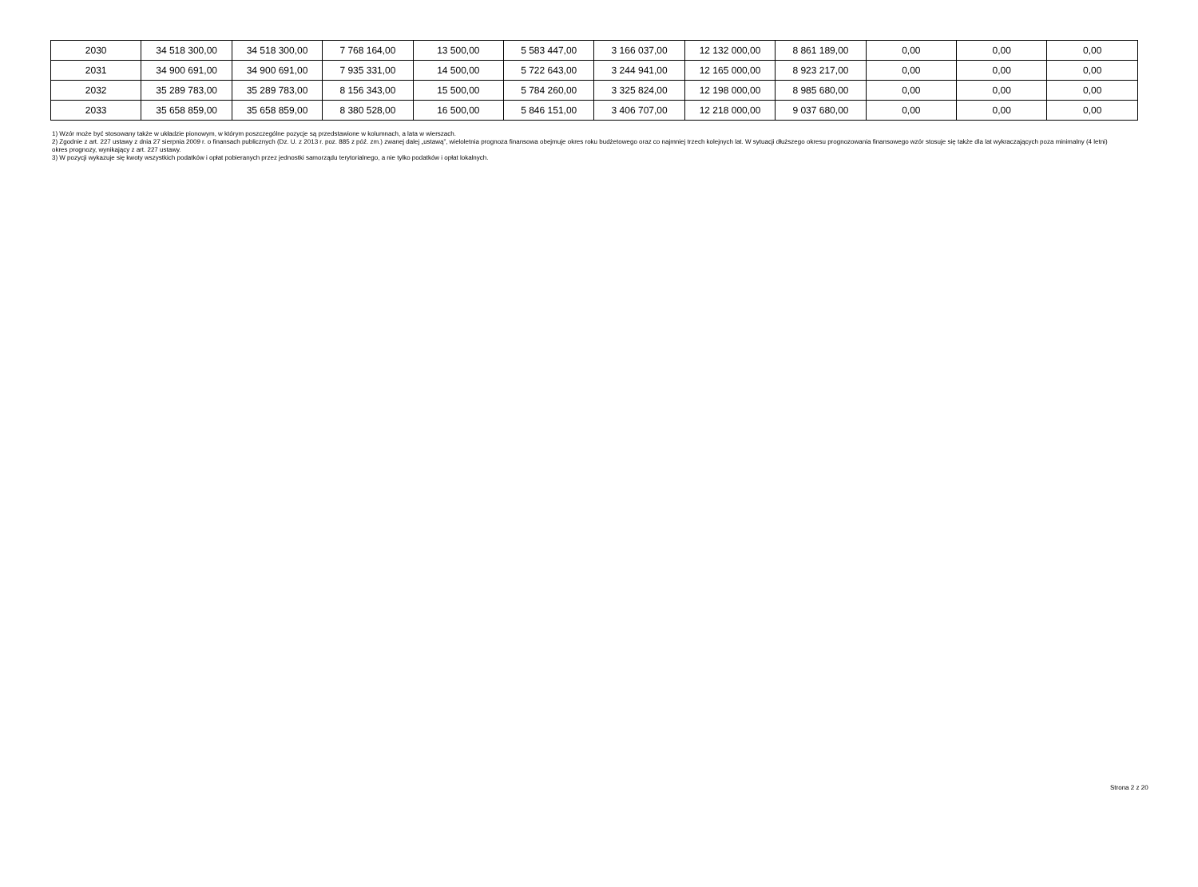| 2030 | 34 518 300,00 | 34 518 300,00 | 7 768 164,00 | 13 500,00 | 5 583 447,00 | 3 166 037,00 | 12 132 000,00 | 8 861 189,00 | 0,00 | 0,00 | 0,00 |
| 2031 | 34 900 691,00 | 34 900 691,00 | 7 935 331,00 | 14 500,00 | 5 722 643,00 | 3 244 941,00 | 12 165 000,00 | 8 923 217,00 | 0,00 | 0,00 | 0,00 |
| 2032 | 35 289 783,00 | 35 289 783,00 | 8 156 343,00 | 15 500,00 | 5 784 260,00 | 3 325 824,00 | 12 198 000,00 | 8 985 680,00 | 0,00 | 0,00 | 0,00 |
| 2033 | 35 658 859,00 | 35 658 859,00 | 8 380 528,00 | 16 500,00 | 5 846 151,00 | 3 406 707,00 | 12 218 000,00 | 9 037 680,00 | 0,00 | 0,00 | 0,00 |
1) Wzór może być stosowany także w układzie pionowym, w którym poszczególne pozycje są przedstawione w kolumnach, a lata w wierszach.
2) Zgodnie z art. 227 ustawy z dnia 27 sierpnia 2009 r. o finansach publicznych (Dz. U. z 2013 r. poz. 885 z póź. zm.) zwanej dalej „ustawą”, wieloletnia prognoza finansowa obejmuje okres roku budżetowego oraz co najmniej trzech kolejnych lat. W sytuacji dłuższego okresu prognozowania finansowego wzór stosuje się także dla lat wykraczających poza minimalny (4 letni) okres prognozy, wynikający z art. 227 ustawy.
3) W pozycji wykazuje się kwoty wszystkich podatków i opłat pobieranych przez jednostki samorządu terytorialnego, a nie tylko podatków i opłat lokalnych.
Strona 2 z 20